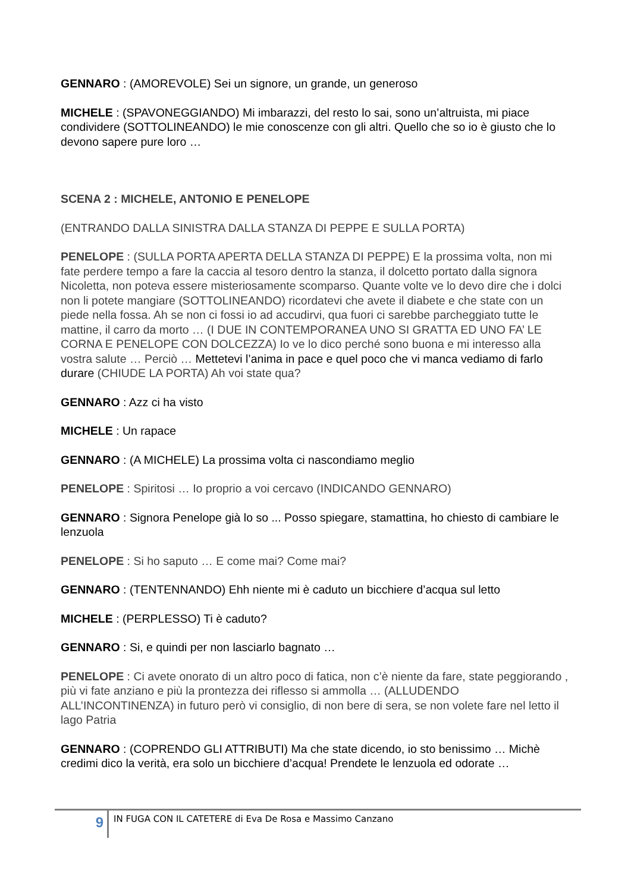GENNARO : (AMOREVOLE) Sei un signore, un grande, un generoso
MICHELE : (SPAVONEGGIANDO) Mi imbarazzi, del resto lo sai, sono un’altruista, mi piace condividere (SOTTOLINEANDO) le mie conoscenze con gli altri. Quello che so io è giusto che lo devono sapere pure loro …
SCENA 2 : MICHELE, ANTONIO E PENELOPE
(ENTRANDO DALLA SINISTRA DALLA STANZA DI PEPPE E SULLA PORTA)
PENELOPE : (SULLA PORTA APERTA DELLA STANZA DI PEPPE) E la prossima volta, non mi fate perdere tempo a fare la caccia al tesoro dentro la stanza, il dolcetto portato dalla signora Nicoletta, non poteva essere misteriosamente scomparso. Quante volte ve lo devo dire che i dolci non li potete mangiare (SOTTOLINEANDO) ricordatevi che avete il diabete e che state con un piede nella fossa. Ah se non ci fossi io ad accudirvi, qua fuori ci sarebbe parcheggiato tutte le mattine, il carro da morto … (I DUE IN CONTEMPORANEA UNO SI GRATTA ED UNO FA’ LE CORNA E PENELOPE CON DOLCEZZA) Io ve lo dico perché sono buona e mi interesso alla vostra salute … Perciò … Mettetevi l’anima in pace e quel poco che vi manca vediamo di farlo durare (CHIUDE LA PORTA) Ah voi state qua?
GENNARO : Azz ci ha visto
MICHELE : Un rapace
GENNARO : (A MICHELE) La prossima volta ci nascondiamo meglio
PENELOPE : Spiritosi … Io proprio a voi cercavo (INDICANDO GENNARO)
GENNARO : Signora Penelope già lo so ... Posso spiegare, stamattina, ho chiesto di cambiare le lenzuola
PENELOPE : Si ho saputo … E come mai? Come mai?
GENNARO : (TENTENNANDO) Ehh niente mi è caduto un bicchiere d’acqua sul letto
MICHELE : (PERPLESSO) Ti è caduto?
GENNARO : Si, e quindi per non lasciarlo bagnato …
PENELOPE : Ci avete onorato di un altro poco di fatica, non c’è niente da fare, state peggiorando , più vi fate anziano e più la prontezza dei riflesso si ammolla … (ALLUDENDO ALL’INCONTINENZA) in futuro però vi consiglio, di non bere di sera, se non volete fare nel letto il lago Patria
GENNARO : (COPRENDO GLI ATTRIBUTI) Ma che state dicendo, io sto benissimo … Michè credimi dico la verità, era solo un bicchiere d’acqua! Prendete le lenzuola ed odorate …
9
IN FUGA CON IL CATETERE di Eva De Rosa e Massimo Canzano